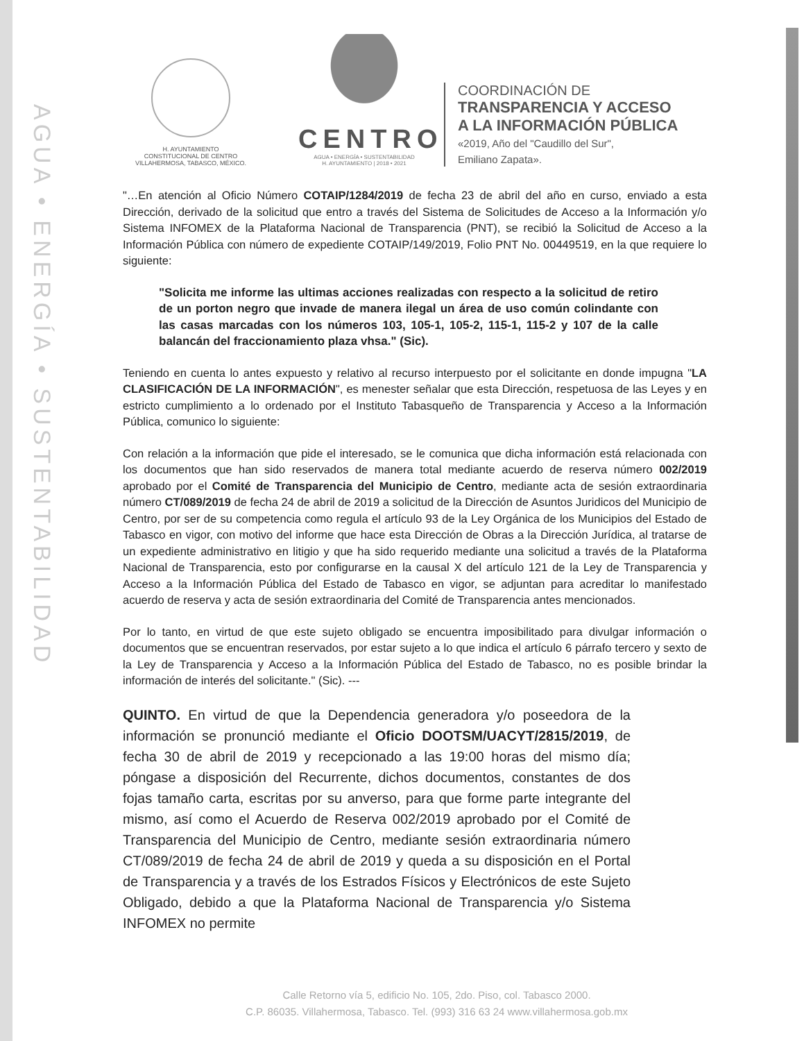AGUA • ENERGÍA • SUSTENTABILIDAD
H. AYUNTAMIENTO
CONSTITUCIONAL DE CENTRO
VILLAHERMOSA, TABASCO, MÉXICO.
CENTRO
AGUA • ENERGÍA • SUSTENTABILIDAD
H. AYUNTAMIENTO | 2018 • 2021
COORDINACIÓN DE
TRANSPARENCIA Y ACCESO
A LA INFORMACIÓN PÚBLICA
«2019, Año del "Caudillo del Sur",
Emiliano Zapata».
"…En atención al Oficio Número COTAIP/1284/2019 de fecha 23 de abril del año en curso, enviado a esta Dirección, derivado de la solicitud que entro a través del Sistema de Solicitudes de Acceso a la Información y/o Sistema INFOMEX de la Plataforma Nacional de Transparencia (PNT), se recibió la Solicitud de Acceso a la Información Pública con número de expediente COTAIP/149/2019, Folio PNT No. 00449519, en la que requiere lo siguiente:
"Solicita me informe las ultimas acciones realizadas con respecto a la solicitud de retiro de un porton negro que invade de manera ilegal un área de uso común colindante con las casas marcadas con los números 103, 105-1, 105-2, 115-1, 115-2 y 107 de la calle balancán del fraccionamiento plaza vhsa." (Sic).
Teniendo en cuenta lo antes expuesto y relativo al recurso interpuesto por el solicitante en donde impugna "LA CLASIFICACIÓN DE LA INFORMACIÓN", es menester señalar que esta Dirección, respetuosa de las Leyes y en estricto cumplimiento a lo ordenado por el Instituto Tabasqueño de Transparencia y Acceso a la Información Pública, comunico lo siguiente:
Con relación a la información que pide el interesado, se le comunica que dicha información está relacionada con los documentos que han sido reservados de manera total mediante acuerdo de reserva número 002/2019 aprobado por el Comité de Transparencia del Municipio de Centro, mediante acta de sesión extraordinaria número CT/089/2019 de fecha 24 de abril de 2019 a solicitud de la Dirección de Asuntos Juridicos del Municipio de Centro, por ser de su competencia como regula el artículo 93 de la Ley Orgánica de los Municipios del Estado de Tabasco en vigor, con motivo del informe que hace esta Dirección de Obras a la Dirección Jurídica, al tratarse de un expediente administrativo en litigio y que ha sido requerido mediante una solicitud a través de la Plataforma Nacional de Transparencia, esto por configurarse en la causal X del artículo 121 de la Ley de Transparencia y Acceso a la Información Pública del Estado de Tabasco en vigor, se adjuntan para acreditar lo manifestado acuerdo de reserva y acta de sesión extraordinaria del Comité de Transparencia antes mencionados.
Por lo tanto, en virtud de que este sujeto obligado se encuentra imposibilitado para divulgar información o documentos que se encuentran reservados, por estar sujeto a lo que indica el artículo 6 párrafo tercero y sexto de la Ley de Transparencia y Acceso a la Información Pública del Estado de Tabasco, no es posible brindar la información de interés del solicitante." (Sic). ---
QUINTO. En virtud de que la Dependencia generadora y/o poseedora de la información se pronunció mediante el Oficio DOOTSM/UACYT/2815/2019, de fecha 30 de abril de 2019 y recepcionado a las 19:00 horas del mismo día; póngase a disposición del Recurrente, dichos documentos, constantes de dos fojas tamaño carta, escritas por su anverso, para que forme parte integrante del mismo, así como el Acuerdo de Reserva 002/2019 aprobado por el Comité de Transparencia del Municipio de Centro, mediante sesión extraordinaria número CT/089/2019 de fecha 24 de abril de 2019 y queda a su disposición en el Portal de Transparencia y a través de los Estrados Físicos y Electrónicos de este Sujeto Obligado, debido a que la Plataforma Nacional de Transparencia y/o Sistema INFOMEX no permite
Calle Retorno vía 5, edificio No. 105, 2do. Piso, col. Tabasco 2000.
C.P. 86035. Villahermosa, Tabasco. Tel. (993) 316 63 24 www.villahermosa.gob.mx